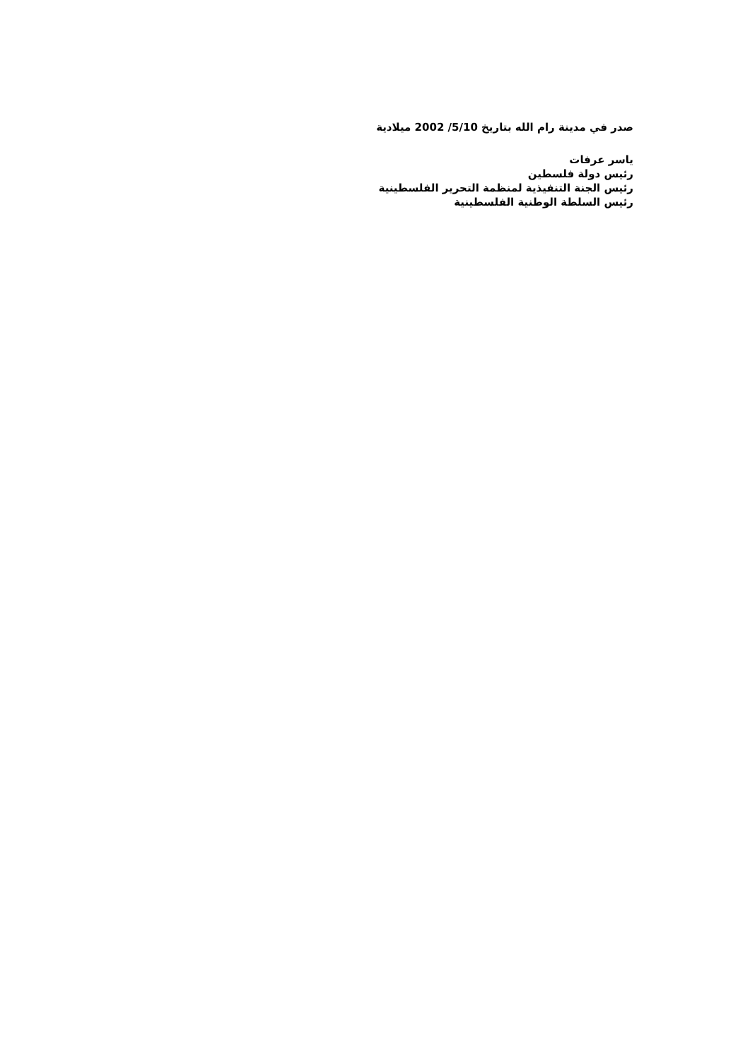صدر في مدينة رام الله بتاريخ 5/10/ 2002 ميلادية
ياسر عرفات
رئيس دولة فلسطين
رئيس الجنة التنفيذية لمنظمة التحرير الفلسطينية
رئيس السلطة الوطنية الفلسطينية